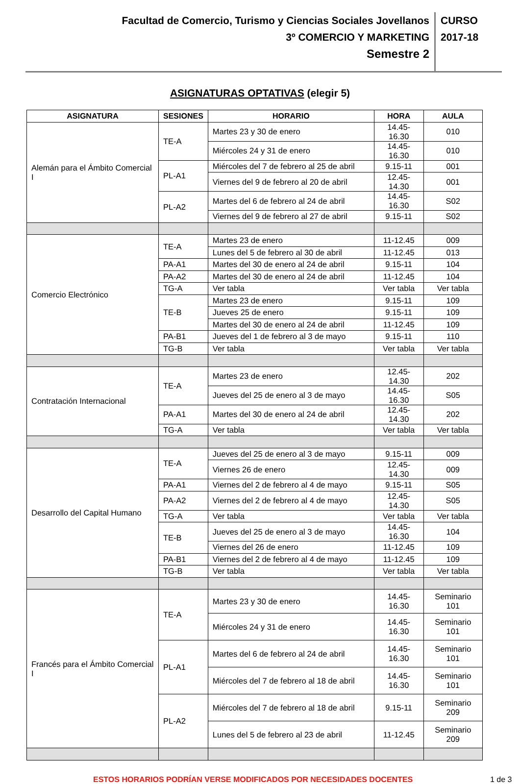Facultad de Comercio, Turismo y Ciencias Sociales Jovellanos
3º COMERCIO Y MARKETING
Semestre 2
CURSO
2017-18
ASIGNATURAS OPTATIVAS (elegir 5)
| ASIGNATURA | SESIONES | HORARIO | HORA | AULA |
| --- | --- | --- | --- | --- |
| Alemán para el Ámbito Comercial I | TE-A | Martes 23 y 30 de enero | 14.45-16.30 | 010 |
| | | Miércoles 24 y 31 de enero | 14.45-16.30 | 010 |
| | PL-A1 | Miércoles del 7 de febrero al 25 de abril | 9.15-11 | 001 |
| | | Viernes del 9 de febrero al 20 de abril | 12.45-14.30 | 001 |
| | PL-A2 | Martes del 6 de febrero al 24 de abril | 14.45-16.30 | S02 |
| | | Viernes del 9 de febrero al 27 de abril | 9.15-11 | S02 |
| Comercio Electrónico | TE-A | Martes 23 de enero | 11-12.45 | 009 |
| | | Lunes del 5 de febrero al 30 de abril | 11-12.45 | 013 |
| | PA-A1 | Martes del 30 de enero al 24 de abril | 9.15-11 | 104 |
| | PA-A2 | Martes del 30 de enero al 24 de abril | 11-12.45 | 104 |
| | TG-A | Ver tabla | Ver tabla | Ver tabla |
| | TE-B | Martes 23 de enero | 9.15-11 | 109 |
| | | Jueves 25 de enero | 9.15-11 | 109 |
| | | Martes del 30 de enero al 24 de abril | 11-12.45 | 109 |
| | PA-B1 | Jueves del 1 de febrero al 3 de mayo | 9.15-11 | 110 |
| | TG-B | Ver tabla | Ver tabla | Ver tabla |
| Contratación Internacional | TE-A | Martes 23 de enero | 12.45-14.30 | 202 |
| | | Jueves del 25 de enero al 3 de mayo | 14.45-16.30 | S05 |
| | PA-A1 | Martes del 30 de enero al 24 de abril | 12.45-14.30 | 202 |
| | TG-A | Ver tabla | Ver tabla | Ver tabla |
| Desarrollo del Capital Humano | TE-A | Jueves del 25 de enero al 3 de mayo | 9.15-11 | 009 |
| | | Viernes 26 de enero | 12.45-14.30 | 009 |
| | PA-A1 | Viernes del 2 de febrero al 4 de mayo | 9.15-11 | S05 |
| | PA-A2 | Viernes del 2 de febrero al 4 de mayo | 12.45-14.30 | S05 |
| | TG-A | Ver tabla | Ver tabla | Ver tabla |
| | TE-B | Jueves del 25 de enero al 3 de mayo | 14.45-16.30 | 104 |
| | | Viernes del 26 de enero | 11-12.45 | 109 |
| | PA-B1 | Viernes del 2 de febrero al 4 de mayo | 11-12.45 | 109 |
| | TG-B | Ver tabla | Ver tabla | Ver tabla |
| Francés para el Ámbito Comercial I | TE-A | Martes 23 y 30 de enero | 14.45-16.30 | Seminario 101 |
| | | Miércoles 24 y 31 de enero | 14.45-16.30 | Seminario 101 |
| | PL-A1 | Martes del 6 de febrero al 24 de abril | 14.45-16.30 | Seminario 101 |
| | | Miércoles del 7 de febrero al 18 de abril | 14.45-16.30 | Seminario 101 |
| | PL-A2 | Miércoles del 7 de febrero al 18 de abril | 9.15-11 | Seminario 209 |
| | | Lunes del 5 de febrero al 23 de abril | 11-12.45 | Seminario 209 |
ESTOS HORARIOS PODRÍAN VERSE MODIFICADOS POR NECESIDADES DOCENTES 1 de 3